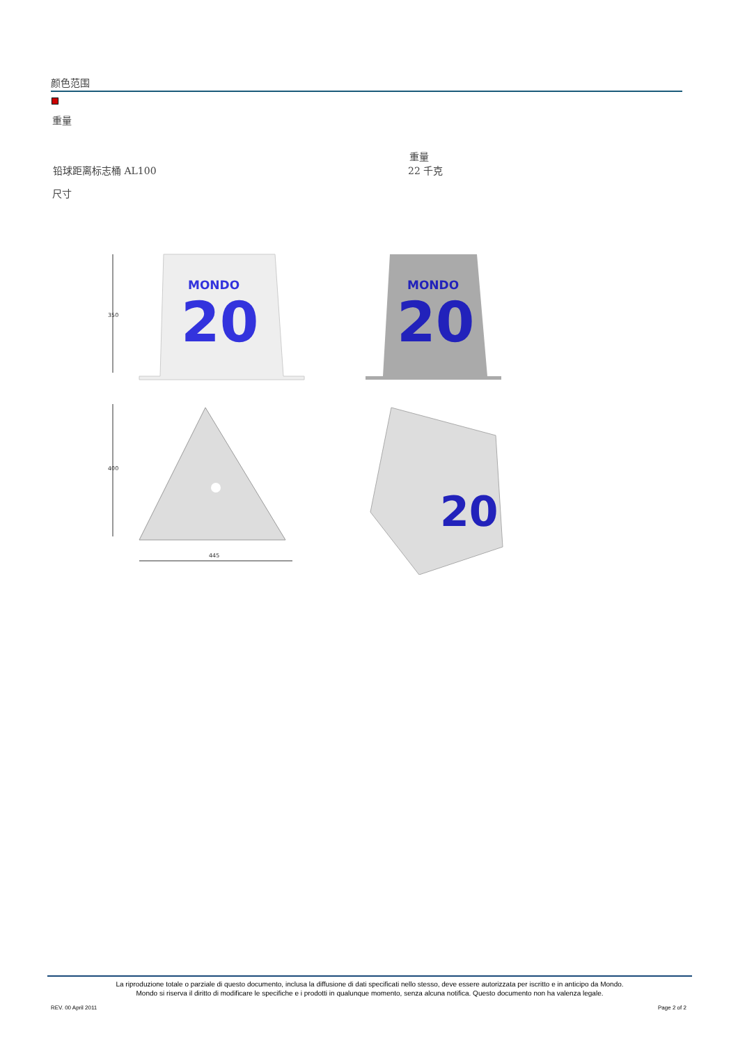颜色范围
重量
重量
铅球距离标志桶 AL100 22 千克
尺寸
MONDO
20
MONDO
20
20
350
400
445
La riproduzione totale o parziale di questo documento, inclusa la diffusione di dati specificati nello stesso, deve essere autorizzata per iscritto e in anticipo da Mondo.
Mondo si riserva il diritto di modificare le specifiche e i prodotti in qualunque momento, senza alcuna notifica. Questo documento non ha valenza legale.
REV. 00 April 2011 Page 2 of 2